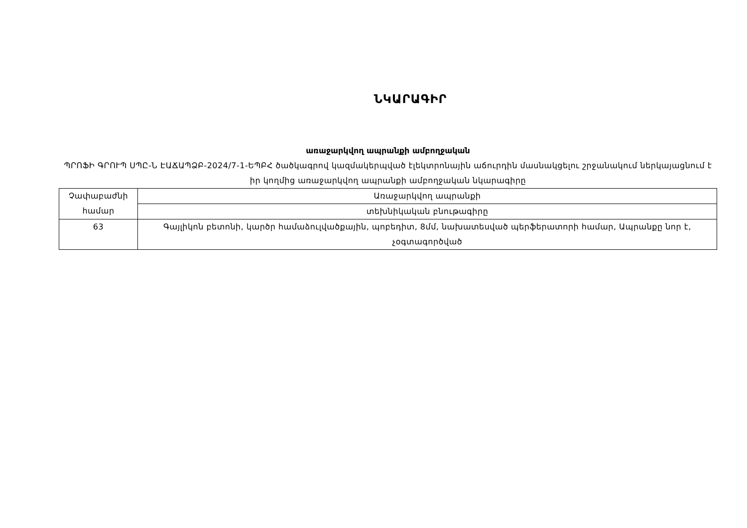ՆԿԱՐԱԳԻՐ
առաջարկվող ապրանքի ամբողջական
ՊՐՈՖԻ ԳՐՈՒՊ ՍՊԸ-Ն ԷԱՃԱՊՁԲ-2024/7-1-ԵՊԲՀ ծածկագրով կազմակերպված էլեկտրոնային աճուրդին մասնակցելու շրջանակում ներկայացնում է իր կողմից առաջարկվող ապրանքի ամբողջական նկարագիրը
| Չափաբաժնի համար | Առաջարկվող ապրանքի |
| | տեխնիկական բնութագիրը |
| 63 | Գայլիկոն բետոնի, կարծր համաձուլվածքային, պոբեդիտ, 8մմ, նախատեսված պերֆերատորի համար, Ապրանքը նոր է, չօգտագործված |